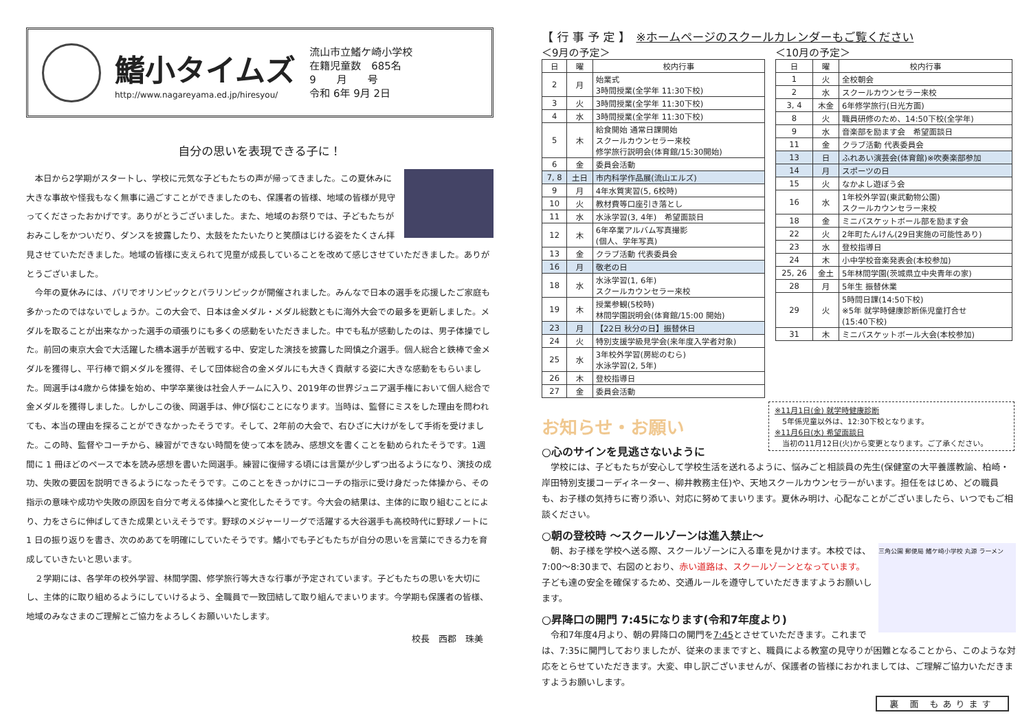鰭小タイムズ
http://www.nagareyama.ed.jp/hiresyou/
流山市立鰭ケ崎小学校
在籍児童数　685名
9　　月　　号
令和 6年 9月 2日
自分の思いを表現できる子に！
本日から2学期がスタートし、学校に元気な子どもたちの声が帰ってきました。この夏休みに大きな事故や怪我もなく無事に過ごすことができましたのも、保護者の皆様、地域の皆様が見守ってくださったおかげです。ありがとうございました。また、地域のお祭りでは、子どもたちがおみこしをかついだり、ダンスを披露したり、太鼓をたたいたりと笑顔はじける姿をたくさん拝見させていただきました。地域の皆様に支えられて児童が成長していることを改めて感じさせていただきました。ありがとうございました。
今年の夏休みには、パリでオリンピックとパラリンピックが開催されました。みんなで日本の選手を応援したご家庭も多かったのではないでしょうか。この大会で、日本は金メダル・メダル総数ともに海外大会での最多を更新しました。メダルを取ることが出来なかった選手の頑張りにも多くの感動をいただきました。中でも私が感動したのは、男子体操でした。前回の東京大会で大活躍した橋本選手が苦戦する中、安定した演技を披露した岡慎之介選手。個人総合と鉄棒で金メダルを獲得し、平行棒で銅メダルを獲得、そして団体総合の金メダルにも大きく貢献する姿に大きな感動をもらいました。岡選手は4歳から体操を始め、中学卒業後は社会人チームに入り、2019年の世界ジュニア選手権において個人総合で金メダルを獲得しました。しかしこの後、岡選手は、伸び悩むことになります。当時は、監督にミスをした理由を問われても、本当の理由を探ることができなかったそうです。そして、2年前の大会で、右ひざに大けがをして手術を受けました。この時、監督やコーチから、練習ができない時間を使って本を読み、感想文を書くことを勧められたそうです。1週間に 1 冊ほどのペースで本を読み感想を書いた岡選手。練習に復帰する頃には言葉が少しずつ出るようになり、演技の成功、失敗の要因を説明できるようになったそうです。このことをきっかけにコーチの指示に受け身だった体操から、その指示の意味や成功や失敗の原因を自分で考える体操へと変化したそうです。今大会の結果は、主体的に取り組むことにより、力をさらに伸ばしてきた成果といえそうです。野球のメジャーリーグで活躍する大谷選手も高校時代に野球ノートに 1 日の振り返りを書き、次のめあてを明確にしていたそうです。鰭小でも子どもたちが自分の思いを言葉にできる力を育成していきたいと思います。
２学期には、各学年の校外学習、林間学園、修学旅行等大きな行事が予定されています。子どもたちの思いを大切にし、主体的に取り組めるようにしていけるよう、全職員で一致団結して取り組んでまいります。今学期も保護者の皆様、地域のみなさまのご理解とご協力をよろしくお願いいたします。
校長　西郡　珠美
【 行 事 予 定 】　※ホームページのスクールカレンダーもご覧ください
＜9月の予定＞
| 日 | 曜 | 校内行事 |
| --- | --- | --- |
| 2 | 月 | 始業式 3時間授業(全学年 11:30下校) |
| 3 | 火 | 3時間授業(全学年 11:30下校) |
| 4 | 水 | 3時間授業(全学年 11:30下校) |
| 5 | 木 | 給食開始 通常日課開始 スクールカウンセラー来校 修学旅行説明会(体育館/15:30開始) |
| 6 | 金 | 委員会活動 |
| 7, 8 | 土日 | 市内科学作品展(流山エルズ) |
| 9 | 月 | 4年水質実習(5, 6校時) |
| 10 | 火 | 教材費等口座引き落とし |
| 11 | 水 | 水泳学習(3, 4年) 希望面談日 |
| 12 | 木 | 6年卒業アルバム写真撮影 (個人、学年写真) |
| 13 | 金 | クラブ活動 代表委員会 |
| 16 | 月 | 敬老の日 |
| 18 | 水 | 水泳学習(1, 6年) スクールカウンセラー来校 |
| 19 | 木 | 授業参観(5校時) 林間学園説明会(体育館/15:00 開始) |
| 23 | 月 | 【22日 秋分の日】振替休日 |
| 24 | 火 | 特別支援学級見学会(来年度入学者対象) |
| 25 | 水 | 3年校外学習(房総のむら) 水泳学習(2, 5年) |
| 26 | 木 | 登校指導日 |
| 27 | 金 | 委員会活動 |
＜10月の予定＞
| 日 | 曜 | 校内行事 |
| --- | --- | --- |
| 1 | 火 | 全校朝会 |
| 2 | 水 | スクールカウンセラー来校 |
| 3, 4 | 木金 | 6年修学旅行(日光方面) |
| 8 | 火 | 職員研修のため、14:50下校(全学年) |
| 9 | 水 | 音楽部を励ます会 希望面談日 |
| 11 | 金 | クラブ活動 代表委員会 |
| 13 | 日 | ふれあい演芸会(体育館)※吹奏楽部参加 |
| 14 | 月 | スポーツの日 |
| 15 | 火 | なかよし遊ぼう会 |
| 16 | 水 | 1年校外学習(東武動物公園) スクールカウンセラー来校 |
| 18 | 金 | ミニバスケットボール部を励ます会 |
| 22 | 火 | 2年町たんけん(29日実施の可能性あり) |
| 23 | 水 | 登校指導日 |
| 24 | 木 | 小中学校音楽発表会(本校参加) |
| 25, 26 | 金土 | 5年林間学園(茨城県立中央青年の家) |
| 28 | 月 | 5年生 振替休業 |
| 29 | 火 | 5時間日課(14:50下校) ※5年 就学時健康診断係児童打合せ (15:40下校) |
| 31 | 木 | ミニバスケットボール大会(本校参加) |
※11月1日(金) 就学時健康診断
　5年係児童以外は、12:30下校となります。
※11月6日(水) 希望面談日
　当初の11月12日(火)から変更となります。ご了承ください。
お知らせ・お願い
○心のサインを見逃さないように
学校には、子どもたちが安心して学校生活を送れるように、悩みごと相談員の先生(保健室の大平養護教諭、柏崎・岸田特別支援コーディネーター、柳井教務主任)や、天地スクールカウンセラーがいます。担任をはじめ、どの職員も、お子様の気持ちに寄り添い、対応に努めてまいります。夏休み明け、心配なことがございましたら、いつでもご相談ください。
○朝の登校時 ～スクールゾーンは進入禁止～
三角公園 郵便局 鰭ケ崎小学校 丸源 ラーメン
朝、お子様を学校へ送る際、スクールゾーンに入る車を見かけます。本校では、7:00～8:30まで、右図のとおり、赤い道路は、スクールゾーンとなっています。子ども達の安全を確保するため、交通ルールを遵守していただきますようお願いします。
○昇降口の開門 7:45になります(令和7年度より)
令和7年度4月より、朝の昇降口の開門を7:45とさせていただきます。これまでは、7:35に開門しておりましたが、従来のままですと、職員による教室の見守りが困難となることから、このような対応をとらせていただきます。大変、申し訳ございませんが、保護者の皆様におかれましては、ご理解ご協力いただきますようお願いします。
裏 面 もあります